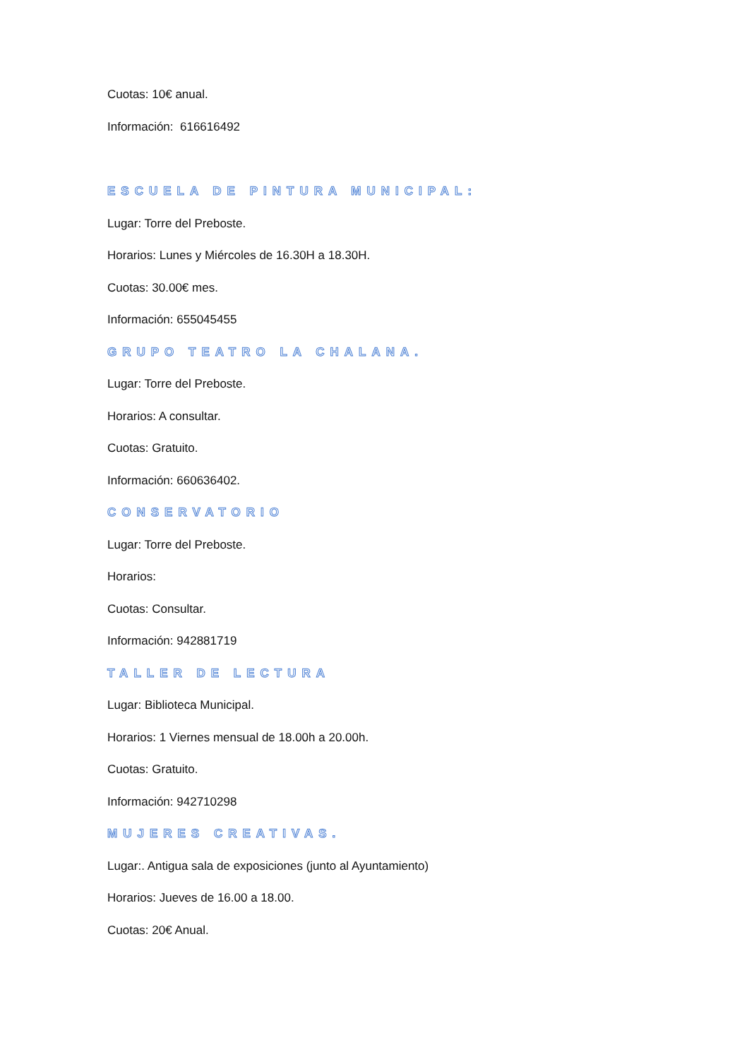Cuotas: 10€ anual.
Información: 616616492
ESCUELA DE PINTURA MUNICIPAL:
Lugar: Torre del Preboste.
Horarios: Lunes y Miércoles de 16.30H a 18.30H.
Cuotas: 30.00€ mes.
Información: 655045455
GRUPO TEATRO LA CHALANA.
Lugar: Torre del Preboste.
Horarios: A consultar.
Cuotas: Gratuito.
Información: 660636402.
CONSERVATORIO
Lugar: Torre del Preboste.
Horarios:
Cuotas: Consultar.
Información: 942881719
TALLER DE LECTURA
Lugar: Biblioteca Municipal.
Horarios: 1 Viernes mensual de 18.00h a 20.00h.
Cuotas: Gratuito.
Información: 942710298
MUJERES CREATIVAS.
Lugar:. Antigua sala de exposiciones (junto al Ayuntamiento)
Horarios: Jueves de 16.00 a 18.00.
Cuotas: 20€ Anual.